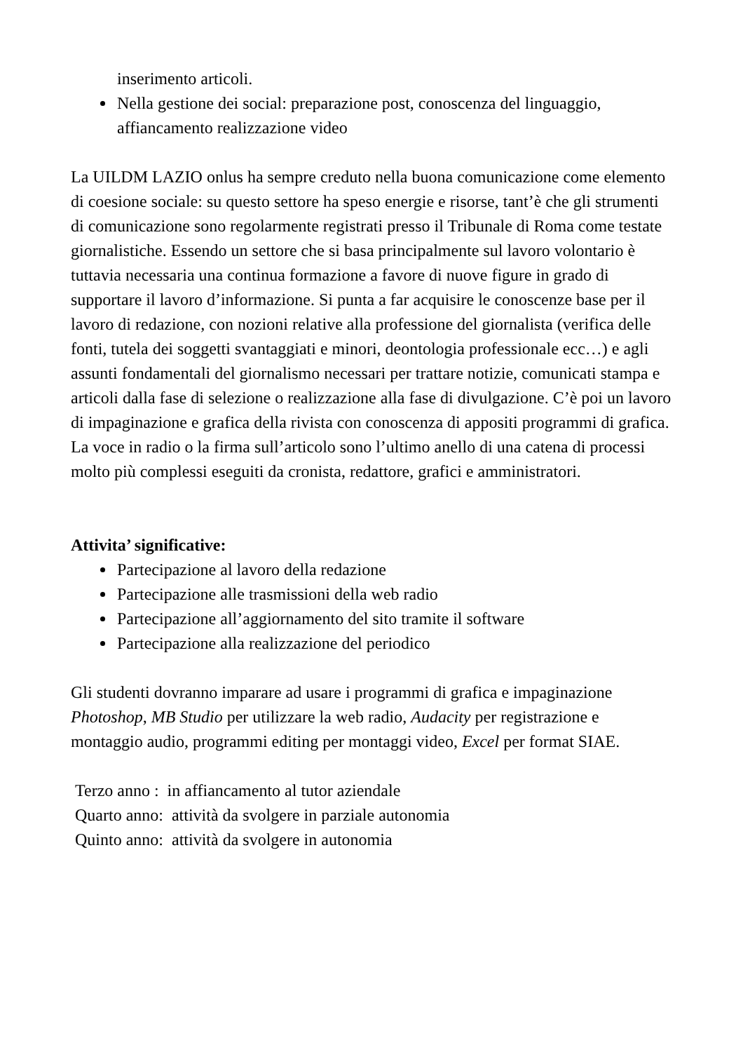inserimento articoli.
Nella gestione dei social: preparazione post, conoscenza del linguaggio, affiancamento realizzazione video
La UILDM LAZIO onlus ha sempre creduto nella buona comunicazione come elemento di coesione sociale: su questo settore ha speso energie e risorse, tant’è che gli strumenti di comunicazione sono regolarmente registrati presso il Tribunale di Roma come testate giornalistiche. Essendo un settore che si basa principalmente sul lavoro volontario è tuttavia necessaria una continua formazione a favore di nuove figure in grado di supportare il lavoro d’informazione. Si punta a far acquisire le conoscenze base per il lavoro di redazione, con nozioni relative alla professione del giornalista (verifica delle fonti, tutela dei soggetti svantaggiati e minori, deontologia professionale ecc…) e agli assunti fondamentali del giornalismo necessari per trattare notizie, comunicati stampa e articoli dalla fase di selezione o realizzazione alla fase di divulgazione. C’è poi un lavoro di impaginazione e grafica della rivista con conoscenza di appositi programmi di grafica. La voce in radio o la firma sull’articolo sono l’ultimo anello di una catena di processi molto più complessi eseguiti da cronista, redattore, grafici e amministratori.
Attivita’ significative:
Partecipazione al lavoro della redazione
Partecipazione alle trasmissioni della web radio
Partecipazione all’aggiornamento del sito tramite il software
Partecipazione alla realizzazione del periodico
Gli studenti dovranno imparare ad usare i programmi di grafica e impaginazione Photoshop, MB Studio per utilizzare la web radio, Audacity per registrazione e montaggio audio, programmi editing per montaggi video, Excel per format SIAE.
Terzo anno : in affiancamento al tutor aziendale
Quarto anno: attività da svolgere in parziale autonomia
Quinto anno: attività da svolgere in autonomia